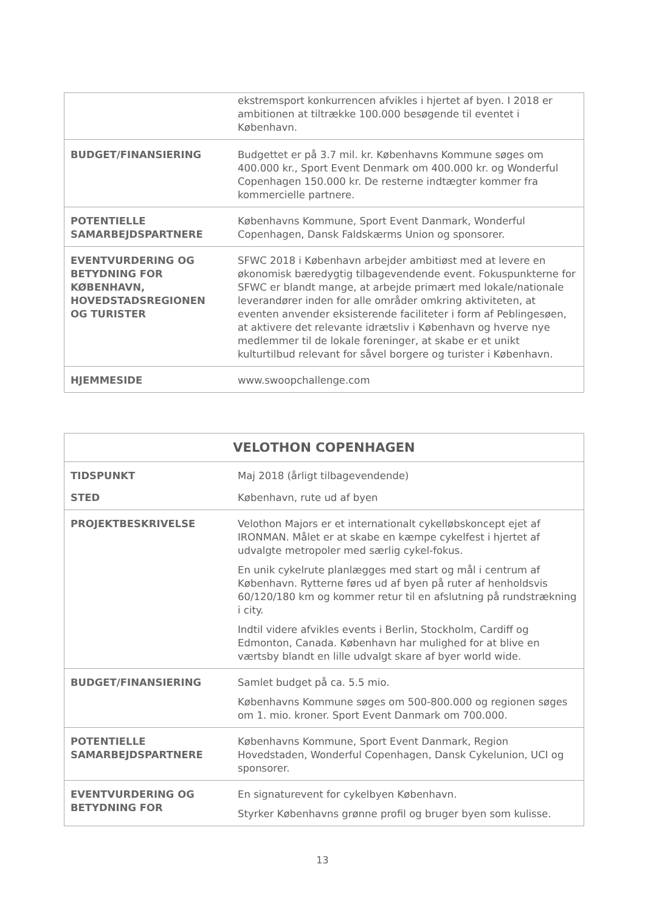| | ekstremsport konkurrencen afvikles i hjertet af byen. I 2018 er ambitionen at tiltrække 100.000 besøgende til eventet i København. |
| BUDGET/FINANSIERING | Budgettet er på 3.7 mil. kr. Københavns Kommune søges om 400.000 kr., Sport Event Denmark om 400.000 kr. og Wonderful Copenhagen 150.000 kr. De resterne indtægter kommer fra kommercielle partnere. |
| POTENTIELLE SAMARBEJDSPARTNERE | Københavns Kommune, Sport Event Danmark, Wonderful Copenhagen, Dansk Faldskærms Union og sponsorer. |
| EVENTVURDERING OG BETYDNING FOR KØBENHAVN, HOVEDSTADSREGIONEN OG TURISTER | SFWC 2018 i København arbejder ambitiøst med at levere en økonomisk bæredygtig tilbagevendende event. Fokuspunkterne for SFWC er blandt mange, at arbejde primært med lokale/nationale leverandører inden for alle områder omkring aktiviteten, at eventen anvender eksisterende faciliteter i form af Peblingesøen, at aktivere det relevante idrætsliv i København og hverve nye medlemmer til de lokale foreninger, at skabe er et unikt kulturtilbud relevant for såvel borgere og turister i København. |
| HJEMMESIDE | www.swoopchallenge.com |
| VELOTHON COPENHAGEN | |
| --- | --- |
| TIDSPUNKT STED | Maj 2018 (årligt tilbagevendende) København, rute ud af byen |
| PROJEKTBESKRIVELSE | Velothon Majors er et internationalt cykelløbskoncept ejet af IRONMAN. Målet er at skabe en kæmpe cykelfest i hjertet af udvalgte metropoler med særlig cykel-fokus. En unik cykelrute planlægges med start og mål i centrum af København. Rytterne føres ud af byen på ruter af henholdsvis 60/120/180 km og kommer retur til en afslutning på rundstrækning i city. Indtil videre afvikles events i Berlin, Stockholm, Cardiff og Edmonton, Canada. København har mulighed for at blive en værtsby blandt en lille udvalgt skare af byer world wide. |
| BUDGET/FINANSIERING | Samlet budget på ca. 5.5 mio. Københavns Kommune søges om 500-800.000 og regionen søges om 1. mio. kroner. Sport Event Danmark om 700.000. |
| POTENTIELLE SAMARBEJDSPARTNERE | Københavns Kommune, Sport Event Danmark, Region Hovedstaden, Wonderful Copenhagen, Dansk Cykelunion, UCI og sponsorer. |
| EVENTVURDERING OG BETYDNING FOR | En signaturevent for cykelbyen København. Styrker Københavns grønne profil og bruger byen som kulisse. |
13